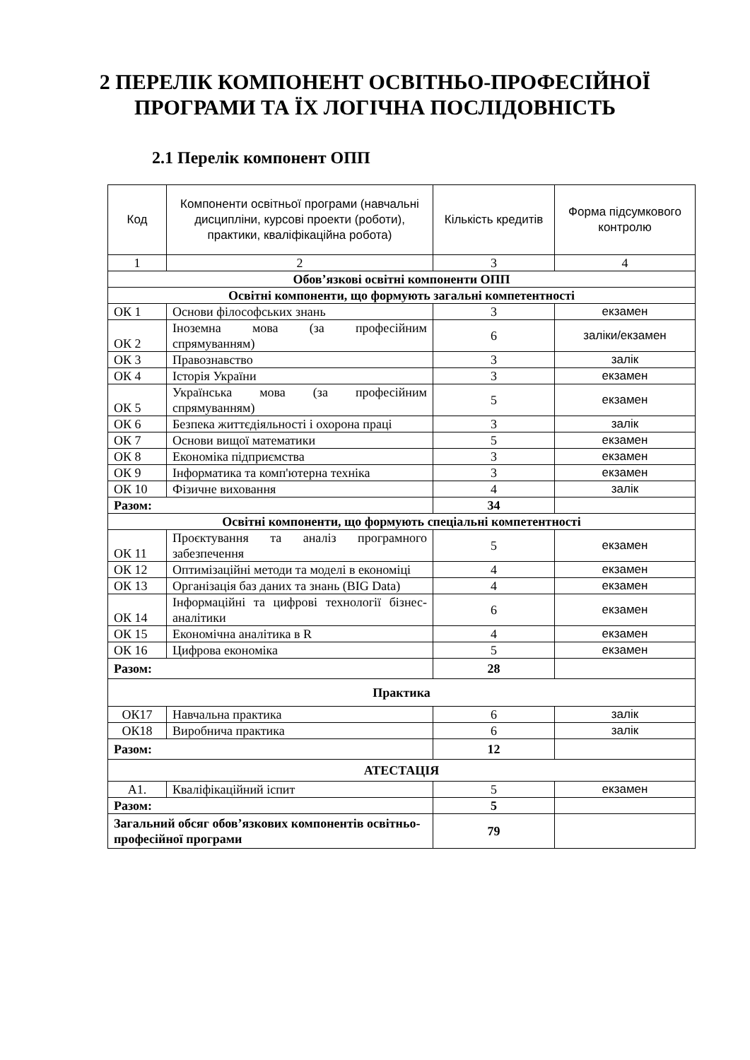2 ПЕРЕЛІК КОМПОНЕНТ ОСВІТНЬО-ПРОФЕСІЙНОЇ
ПРОГРАМИ ТА ЇХ ЛОГІЧНА ПОСЛІДОВНІСТЬ
2.1 Перелік компонент ОПП
| Код | Компоненти освітньої програми (навчальні дисципліни, курсові проекти (роботи), практики, кваліфікаційна робота) | Кількість кредитів | Форма підсумкового контролю |
| --- | --- | --- | --- |
| 1 | 2 | 3 | 4 |
| Обов’язкові освітні компоненти ОПП | | | |
| Освітні компоненти, що формують загальні компетентності | | | |
| ОК 1 | Основи філософських знань | 3 | екзамен |
| ОК 2 | Іноземна мова (за професійним спрямуванням) | 6 | заліки/екзамен |
| ОК 3 | Правознавство | 3 | залік |
| ОК 4 | Історія України | 3 | екзамен |
| ОК 5 | Українська мова (за професійним спрямуванням) | 5 | екзамен |
| ОК 6 | Безпека життєдіяльності і охорона праці | 3 | залік |
| ОК 7 | Основи вищої математики | 5 | екзамен |
| ОК 8 | Економіка підприємства | 3 | екзамен |
| ОК 9 | Інформатика та комп'ютерна техніка | 3 | екзамен |
| ОК 10 | Фізичне виховання | 4 | залік |
| Разом: | | 34 | |
| Освітні компоненти, що формують спеціальні компетентності | | | |
| ОК 11 | Проєктування та аналіз програмного забезпечення | 5 | екзамен |
| ОК 12 | Оптимізаційні методи та моделі в економіці | 4 | екзамен |
| ОК 13 | Організація баз даних та знань (BIG Data) | 4 | екзамен |
| ОК 14 | Інформаційні та цифрові технології бізнес-аналітики | 6 | екзамен |
| ОК 15 | Економічна аналітика в R | 4 | екзамен |
| ОК 16 | Цифрова економіка | 5 | екзамен |
| Разом: | | 28 | |
| Практика | | | |
| ОК17 | Навчальна практика | 6 | залік |
| ОК18 | Виробнича практика | 6 | залік |
| Разом: | | 12 | |
| АТЕСТАЦІЯ | | | |
| А1. | Кваліфікаційний іспит | 5 | екзамен |
| Разом: | | 5 | |
| Загальний обсяг обов’язкових компонентів освітньо-професійної програми | | 79 | |